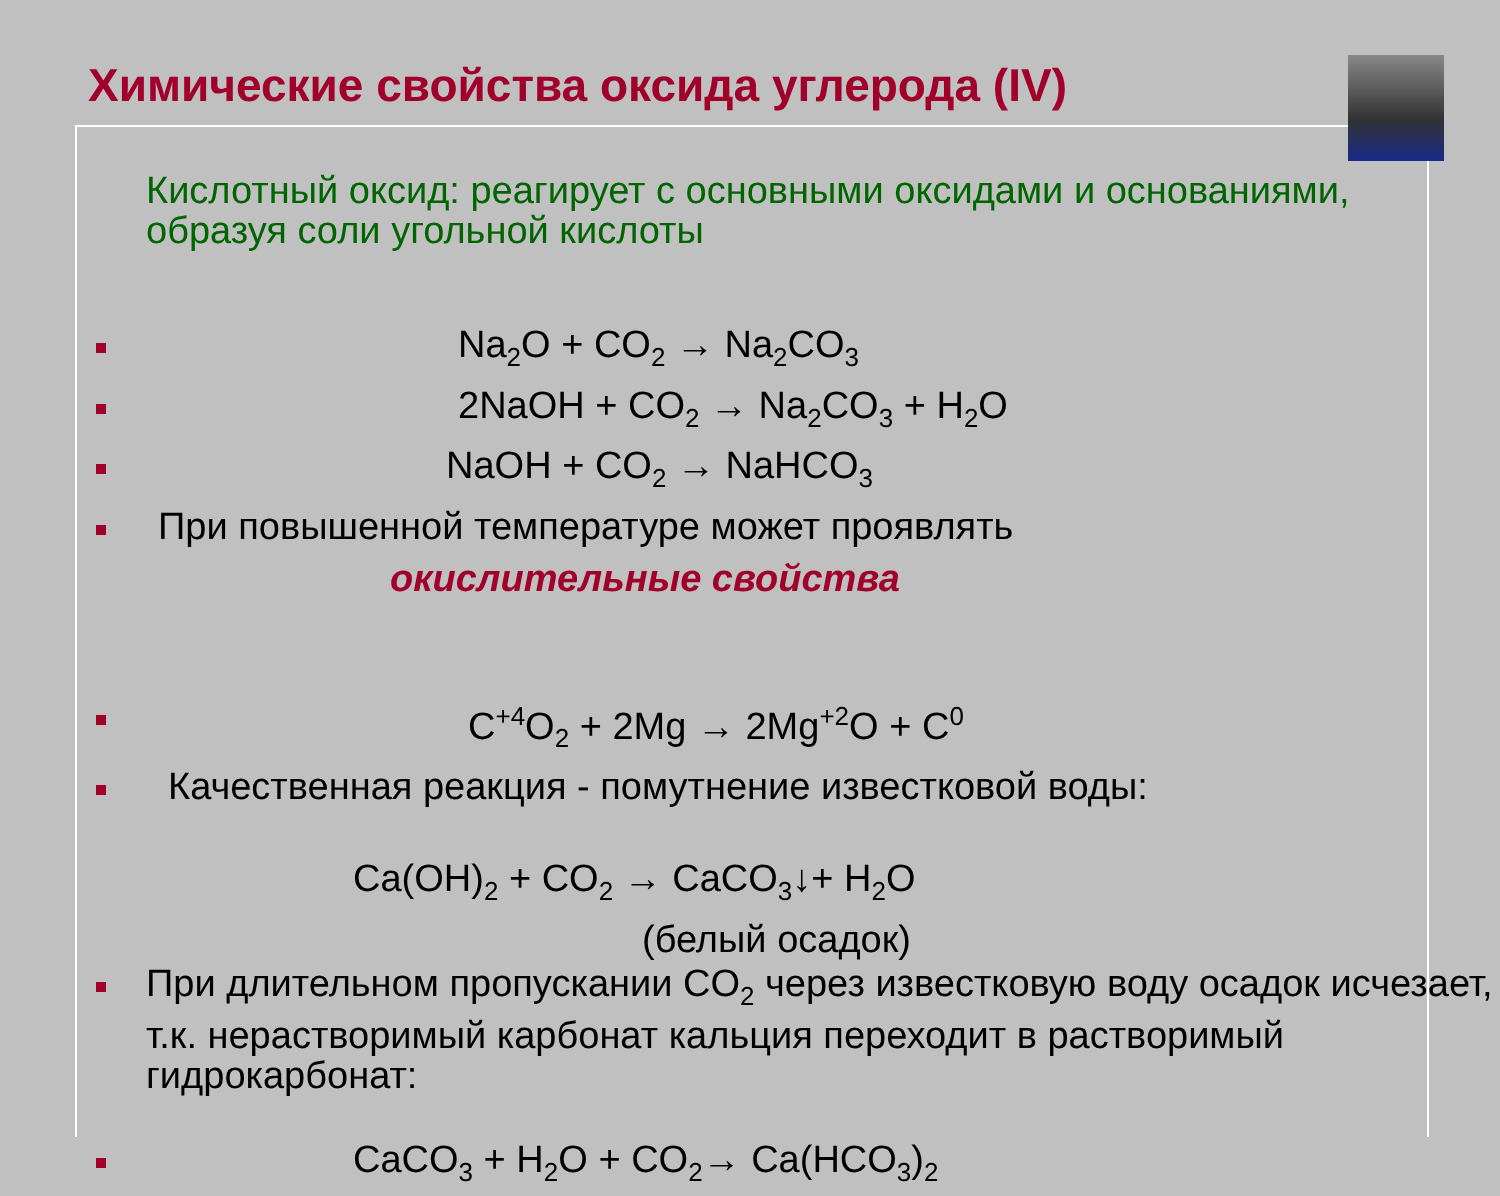Химические свойства оксида углерода (IV)
Кислотный оксид: реагирует с основными оксидами и основаниями, образуя соли угольной кислоты
Na<sub>2</sub>O + CO<sub>2</sub> → Na<sub>2</sub>CO<sub>3</sub>
2NaOH + CO<sub>2</sub> → Na<sub>2</sub>CO<sub>3</sub> + H<sub>2</sub>O
NaOH + CO<sub>2</sub> → NaHCO<sub>3</sub>
При повышенной температуре может проявлять
окислительные свойства
C<sup>+4</sup>O<sub>2</sub> + 2Mg → 2Mg<sup>+2</sup>O + C<sup>0</sup>
Качественная реакция - помутнение известковой воды:
Ca(OH)<sub>2</sub> + CO<sub>2</sub> → CaCO<sub>3</sub>↓+ H<sub>2</sub>O
(белый осадок)
При длительном пропускании CO<sub>2</sub> через известковую воду осадок исчезает, т.к. нерастворимый карбонат кальция переходит в растворимый гидрокарбонат:
CaCO<sub>3</sub> + H<sub>2</sub>O + CO<sub>2</sub>→ Ca(HCO<sub>3</sub>)<sub>2</sub>